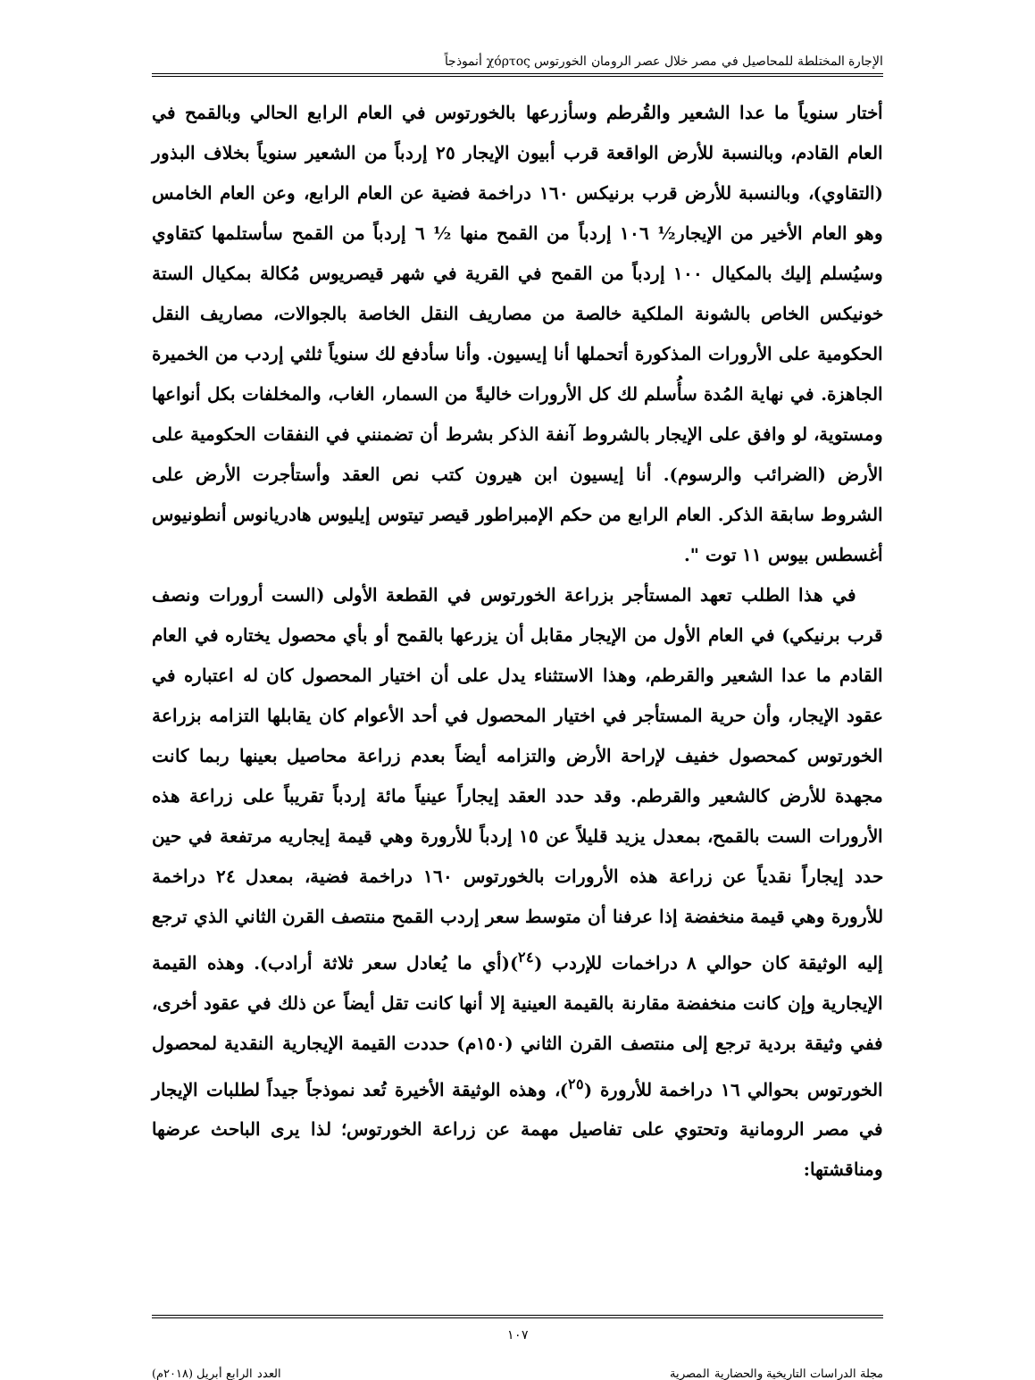الإجارة المختلطة للمحاصيل في مصر خلال عصر الرومان الخورتوس χόρτος أنموذجاً
أختار سنوياً ما عدا الشعير والقُرطم وسأزرعها بالخورتوس في العام الرابع الحالي وبالقمح في العام القادم، وبالنسبة للأرض الواقعة قرب أبيون الإيجار ٢٥ إردباً من الشعير سنوياً بخلاف البذور (التقاوي)، وبالنسبة للأرض قرب برنيكس ١٦٠ دراخمة فضية عن العام الرابع، وعن العام الخامس وهو العام الأخير من الإيجار½ ١٠٦ إردباً من القمح منها ½ ٦ إردباً من القمح سأستلمها كتقاوي وسيُسلم إليك بالمكيال ١٠٠ إردباً من القمح في القرية في شهر قيصريوس مُكالة بمكيال الستة خونيكس الخاص بالشونة الملكية خالصة من مصاريف النقل الخاصة بالجوالات، مصاريف النقل الحكومية على الأرورات المذكورة أتحملها أنا إيسيون. وأنا سأدفع لك سنوياً ثلثي إردب من الخميرة الجاهزة. في نهاية المُدة سأُسلم لك كل الأرورات خاليةً من السمار، الغاب، والمخلفات بكل أنواعها ومستوية، لو وافق على الإيجار بالشروط آنفة الذكر بشرط أن تضمنني في النفقات الحكومية على الأرض (الضرائب والرسوم). أنا إيسيون ابن هيرون كتب نص العقد وأستأجرت الأرض على الشروط سابقة الذكر. العام الرابع من حكم الإمبراطور قيصر تيتوس إيليوس هادريانوس أنطونيوس أغسطس بيوس ١١ توت ".
في هذا الطلب تعهد المستأجر بزراعة الخورتوس في القطعة الأولى (الست أرورات ونصف قرب برنيكي) في العام الأول من الإيجار مقابل أن يزرعها بالقمح أو بأي محصول يختاره في العام القادم ما عدا الشعير والقرطم، وهذا الاستثناء يدل على أن اختيار المحصول كان له اعتباره في عقود الإيجار، وأن حرية المستأجر في اختيار المحصول في أحد الأعوام كان يقابلها التزامه بزراعة الخورتوس كمحصول خفيف لإراحة الأرض والتزامه أيضاً بعدم زراعة محاصيل بعينها ربما كانت مجهدة للأرض كالشعير والقرطم. وقد حدد العقد إيجاراً عينياً مائة إردباً تقريباً على زراعة هذه الأرورات الست بالقمح، بمعدل يزيد قليلاً عن ١٥ إردباً للأرورة وهي قيمة إيجاريه مرتفعة في حين حدد إيجاراً نقدياً عن زراعة هذه الأرورات بالخورتوس ١٦٠ دراخمة فضية، بمعدل ٢٤ دراخمة للأرورة وهي قيمة منخفضة إذا عرفنا أن متوسط سعر إردب القمح منتصف القرن الثاني الذي ترجع إليه الوثيقة كان حوالي ٨ دراخمات للإردب (<sup>٢٤</sup>)(أي ما يُعادل سعر ثلاثة أرادب). وهذه القيمة الإيجارية وإن كانت منخفضة مقارنة بالقيمة العينية إلا أنها كانت تقل أيضاً عن ذلك في عقود أخرى، ففي وثيقة بردية ترجع إلى منتصف القرن الثاني (١٥٠م) حددت القيمة الإيجارية النقدية لمحصول الخورتوس بحوالي ١٦ دراخمة للأرورة (<sup>٢٥</sup>)، وهذه الوثيقة الأخيرة تُعد نموذجاً جيداً لطلبات الإيجار في مصر الرومانية وتحتوي على تفاصيل مهمة عن زراعة الخورتوس؛ لذا يرى الباحث عرضها ومناقشتها:
١٠٧
مجلة الدراسات التاريخية والحضارية المصرية العدد الرابع أبريل (٢٠١٨م)